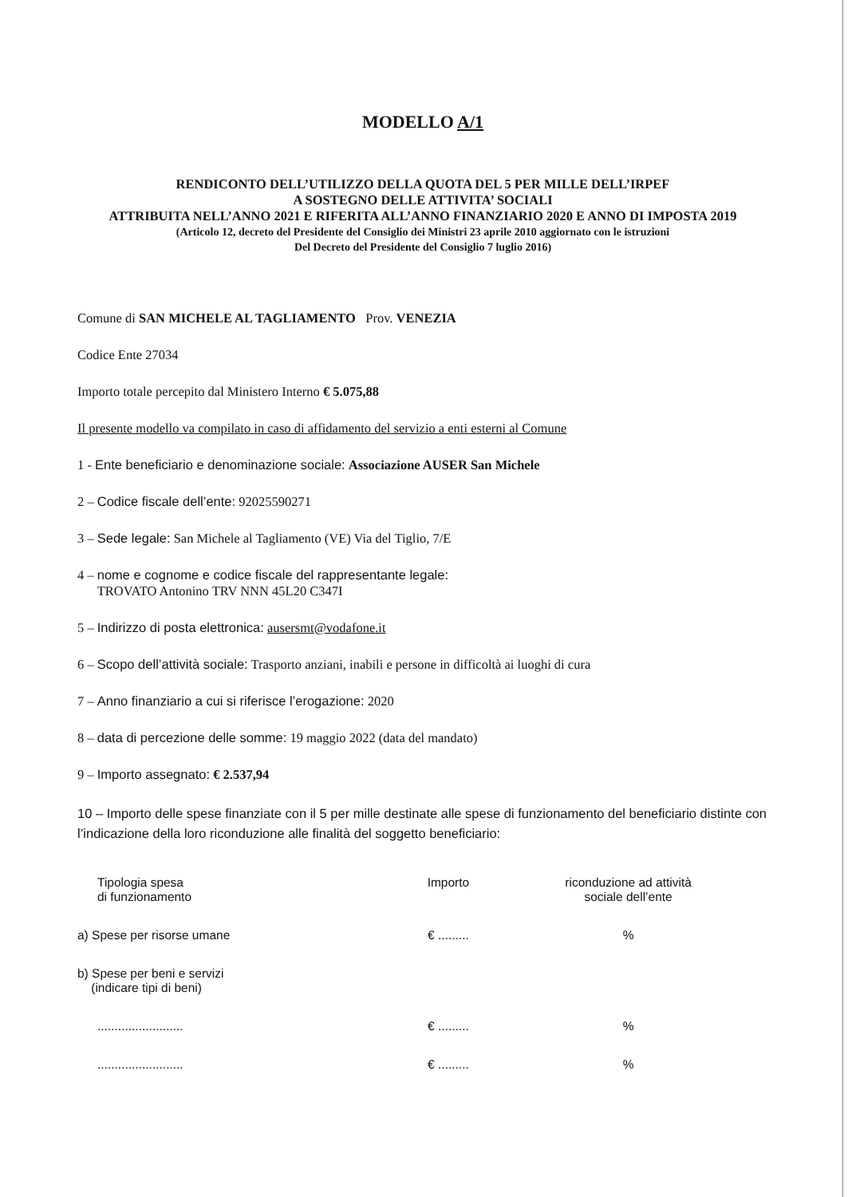MODELLO A/1
RENDICONTO DELL’UTILIZZO DELLA QUOTA DEL 5 PER MILLE DELL’IRPEF
A SOSTEGNO DELLE ATTIVITA’ SOCIALI
ATTRIBUITA NELL’ANNO 2021 E RIFERITA ALL’ANNO FINANZIARIO 2020 E ANNO DI IMPOSTA 2019
(Articolo 12, decreto del Presidente del Consiglio dei Ministri 23 aprile 2010 aggiornato con le istruzioni
Del Decreto del Presidente del Consiglio 7 luglio 2016)
Comune di SAN MICHELE AL TAGLIAMENTO Prov. VENEZIA
Codice Ente 27034
Importo totale percepito dal Ministero Interno € 5.075,88
Il presente modello va compilato in caso di affidamento del servizio a enti esterni al Comune
1 - Ente beneficiario e denominazione sociale: Associazione AUSER San Michele
2 – Codice fiscale dell’ente: 92025590271
3 – Sede legale: San Michele al Tagliamento (VE) Via del Tiglio, 7/E
4 – nome e cognome e codice fiscale del rappresentante legale:
TROVATO Antonino TRV NNN 45L20 C347I
5 – Indirizzo di posta elettronica: ausersmt@vodafone.it
6 – Scopo dell’attività sociale: Trasporto anziani, inabili e persone in difficoltà ai luoghi di cura
7 – Anno finanziario a cui si riferisce l’erogazione: 2020
8 – data di percezione delle somme: 19 maggio 2022 (data del mandato)
9 – Importo assegnato: € 2.537,94
10 – Importo delle spese finanziate con il 5 per mille destinate alle spese di funzionamento del beneficiario distinte con l’indicazione della loro riconduzione alle finalità del soggetto beneficiario:
| Tipologia spesa di funzionamento | Importo | riconduzione ad attività sociale dell’ente |
| --- | --- | --- |
| a) Spese per risorse umane | € ......... | % |
| b) Spese per beni e servizi (indicare tipi di beni) | | |
| ......................... | € ......... | % |
| ......................... | € ......... | % |